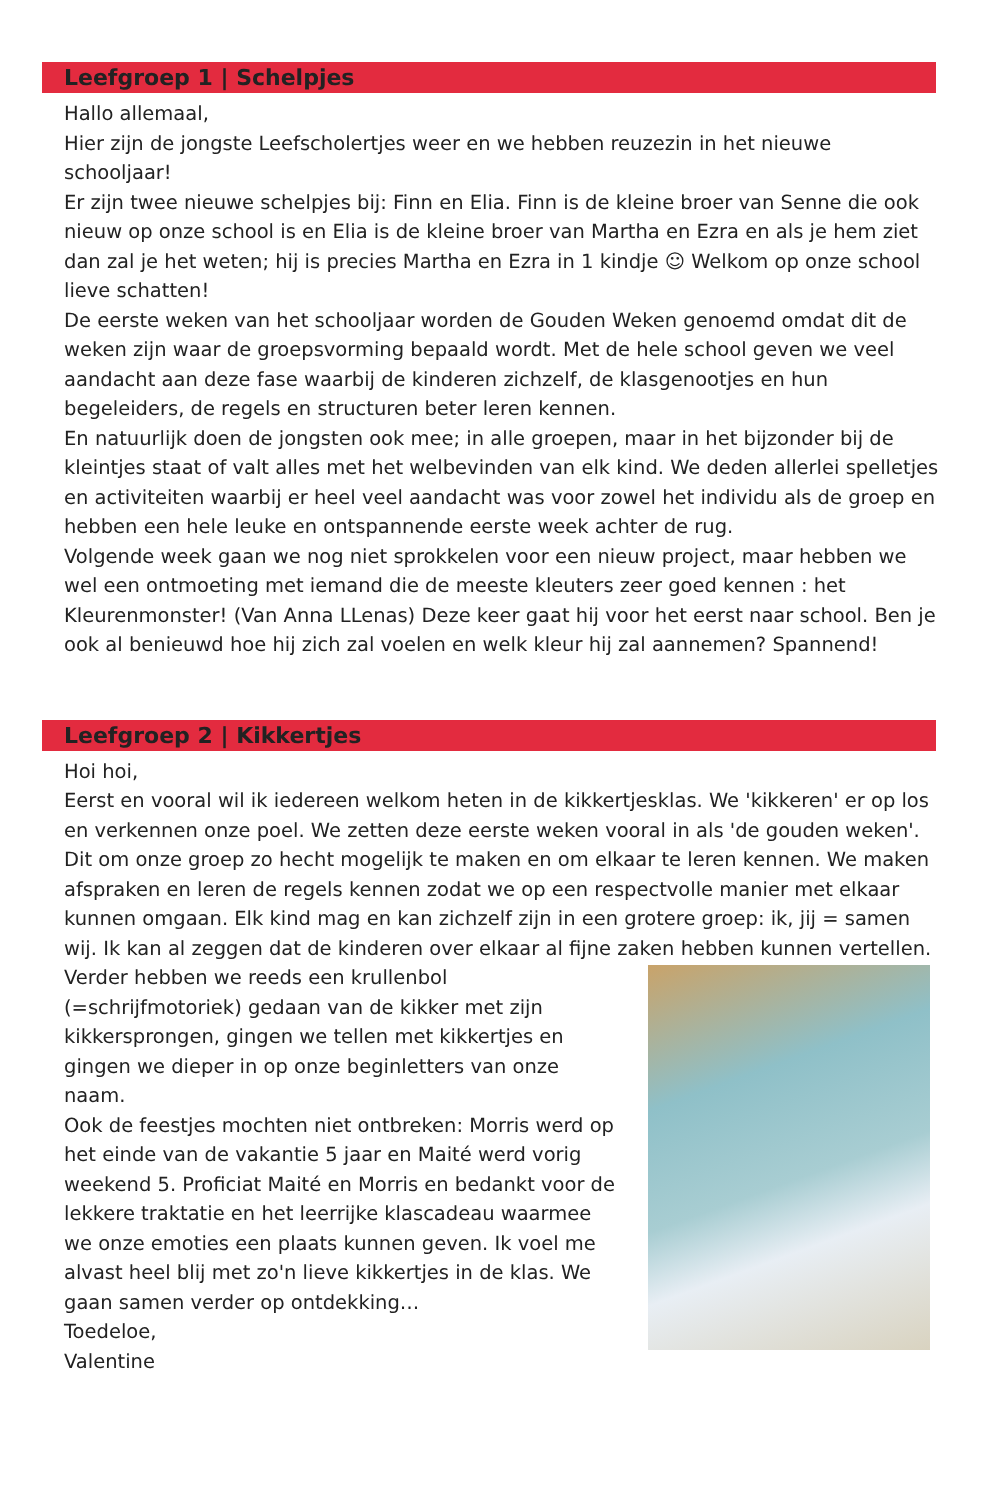Leefgroep 1 | Schelpjes
Hallo allemaal,
Hier zijn de jongste Leefscholertjes weer en we hebben reuzezin in het nieuwe schooljaar!
Er zijn twee nieuwe schelpjes bij: Finn en Elia. Finn is de kleine broer van Senne die ook nieuw op onze school is en Elia is de kleine broer van Martha en Ezra en als je hem ziet dan zal je het weten; hij is precies Martha en Ezra in 1 kindje ☺ Welkom op onze school lieve schatten!
De eerste weken van het schooljaar worden de Gouden Weken genoemd omdat dit de weken zijn waar de groepsvorming bepaald wordt. Met de hele school geven we veel aandacht aan deze fase waarbij de kinderen zichzelf, de klasgenootjes en hun begeleiders, de regels en structuren beter leren kennen.
En natuurlijk doen de jongsten ook mee; in alle groepen, maar in het bijzonder bij de kleintjes staat of valt alles met het welbevinden van elk kind. We deden allerlei spelletjes en activiteiten waarbij er heel veel aandacht was voor zowel het individu als de groep en hebben een hele leuke en ontspannende eerste week achter de rug.
Volgende week gaan we nog niet sprokkelen voor een nieuw project, maar hebben we wel een ontmoeting met iemand die de meeste kleuters zeer goed kennen : het Kleurenmonster! (Van Anna LLenas) Deze keer gaat hij voor het eerst naar school. Ben je ook al benieuwd hoe hij zich zal voelen en welk kleur hij zal aannemen? Spannend!
Leefgroep 2 | Kikkertjes
Hoi hoi,
Eerst en vooral wil ik iedereen welkom heten in de kikkertjesklas. We 'kikkeren' er op los en verkennen onze poel. We zetten deze eerste weken vooral in als 'de gouden weken'. Dit om onze groep zo hecht mogelijk te maken en om elkaar te leren kennen. We maken afspraken en leren de regels kennen zodat we op een respectvolle manier met elkaar kunnen omgaan. Elk kind mag en kan zichzelf zijn in een grotere groep: ik, jij = samen wij. Ik kan al zeggen dat de kinderen over elkaar al fijne zaken hebben kunnen vertellen.
Verder hebben we reeds een krullenbol (=schrijfmotoriek) gedaan van de kikker met zijn kikkersprongen, gingen we tellen met kikkertjes en gingen we dieper in op onze beginletters van onze naam.
Ook de feestjes mochten niet ontbreken: Morris werd op het einde van de vakantie 5 jaar en Maité werd vorig weekend 5. Proficiat Maité en Morris en bedankt voor de lekkere traktatie en het leerrijke klascadeau waarmee we onze emoties een plaats kunnen geven. Ik voel me alvast heel blij met zo'n lieve kikkertjes in de klas. We gaan samen verder op ontdekking…
Toedeloe,
Valentine